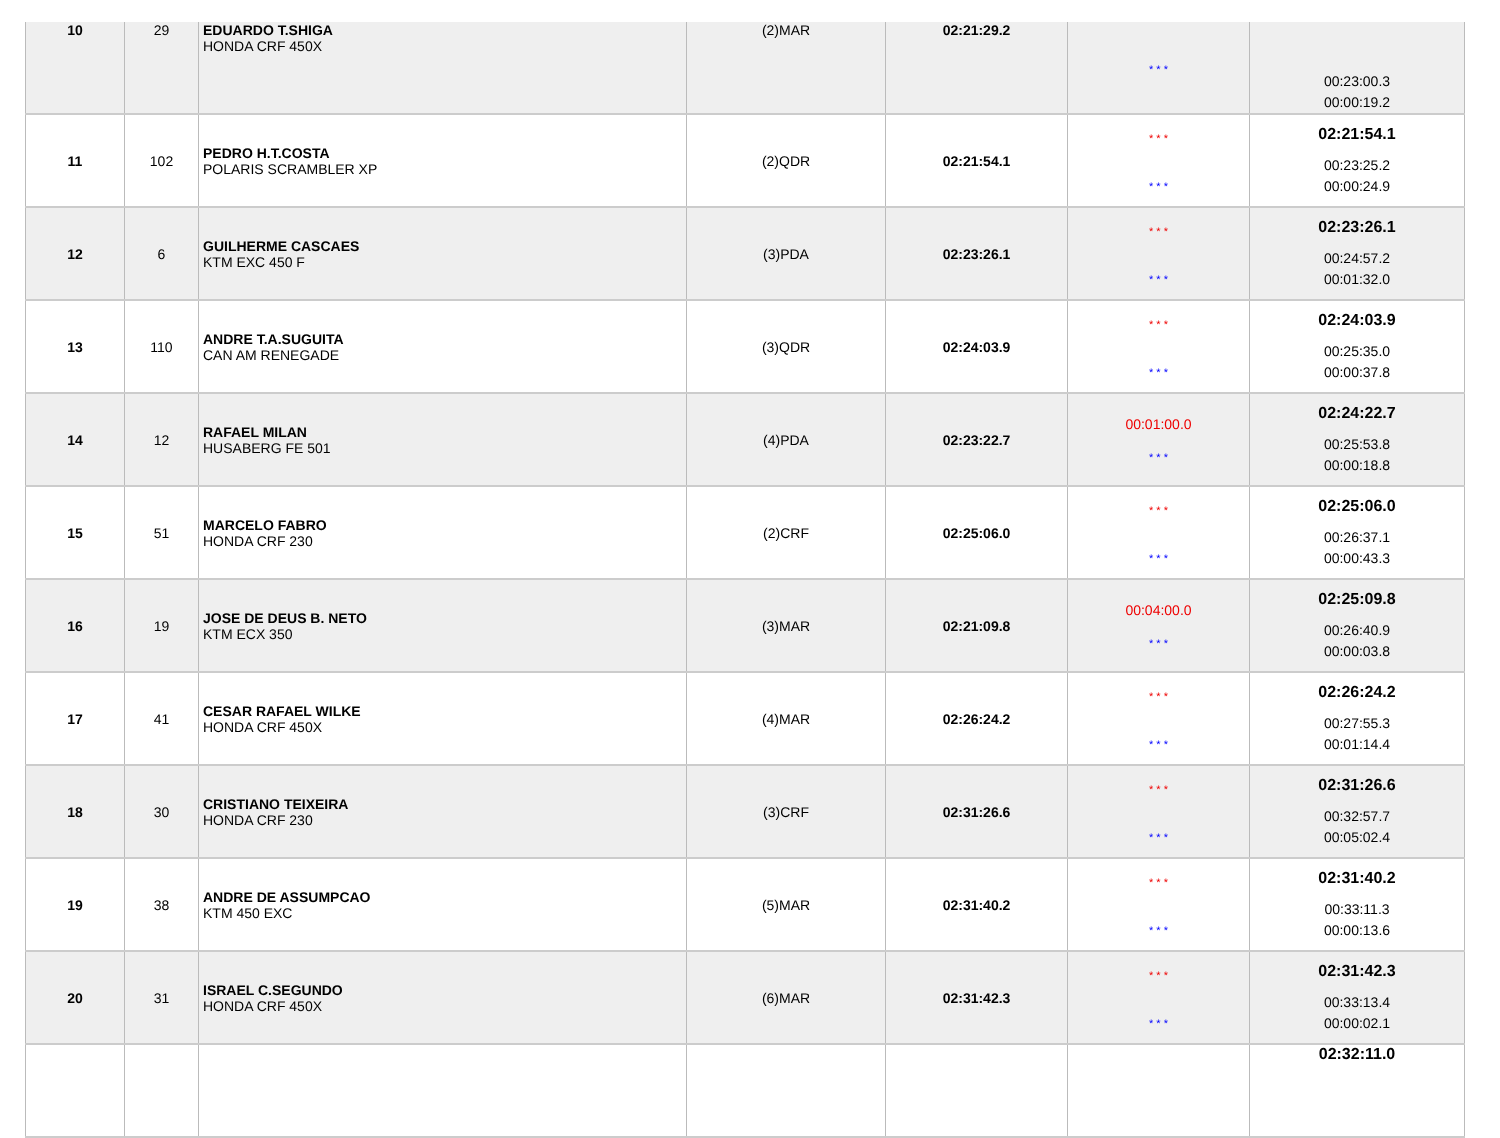| 10 | 29 | EDUARDO T.SHIGA HONDA CRF 450X | (2)MAR | 02:21:29.2 | * * * | 00:23:00.3 00:00:19.2 |
| 11 | 102 | PEDRO H.T.COSTA POLARIS SCRAMBLER XP | (2)QDR | 02:21:54.1 | * * * * * * | 02:21:54.1 00:23:25.2 00:00:24.9 |
| 12 | 6 | GUILHERME CASCAES KTM EXC 450 F | (3)PDA | 02:23:26.1 | * * * * * * | 02:23:26.1 00:24:57.2 00:01:32.0 |
| 13 | 110 | ANDRE T.A.SUGUITA CAN AM RENEGADE | (3)QDR | 02:24:03.9 | * * * * * * | 02:24:03.9 00:25:35.0 00:00:37.8 |
| 14 | 12 | RAFAEL MILAN HUSABERG FE 501 | (4)PDA | 02:23:22.7 | 00:01:00.0 * * * | 02:24:22.7 00:25:53.8 00:00:18.8 |
| 15 | 51 | MARCELO FABRO HONDA CRF 230 | (2)CRF | 02:25:06.0 | * * * * * * | 02:25:06.0 00:26:37.1 00:00:43.3 |
| 16 | 19 | JOSE DE DEUS B. NETO KTM ECX 350 | (3)MAR | 02:21:09.8 | 00:04:00.0 * * * | 02:25:09.8 00:26:40.9 00:00:03.8 |
| 17 | 41 | CESAR RAFAEL WILKE HONDA CRF 450X | (4)MAR | 02:26:24.2 | * * * * * * | 02:26:24.2 00:27:55.3 00:01:14.4 |
| 18 | 30 | CRISTIANO TEIXEIRA HONDA CRF 230 | (3)CRF | 02:31:26.6 | * * * * * * | 02:31:26.6 00:32:57.7 00:05:02.4 |
| 19 | 38 | ANDRE DE ASSUMPCAO KTM 450 EXC | (5)MAR | 02:31:40.2 | * * * * * * | 02:31:40.2 00:33:11.3 00:00:13.6 |
| 20 | 31 | ISRAEL C.SEGUNDO HONDA CRF 450X | (6)MAR | 02:31:42.3 | * * * * * * | 02:31:42.3 00:33:13.4 00:00:02.1 |
| | | | | | | 02:32:11.0 |